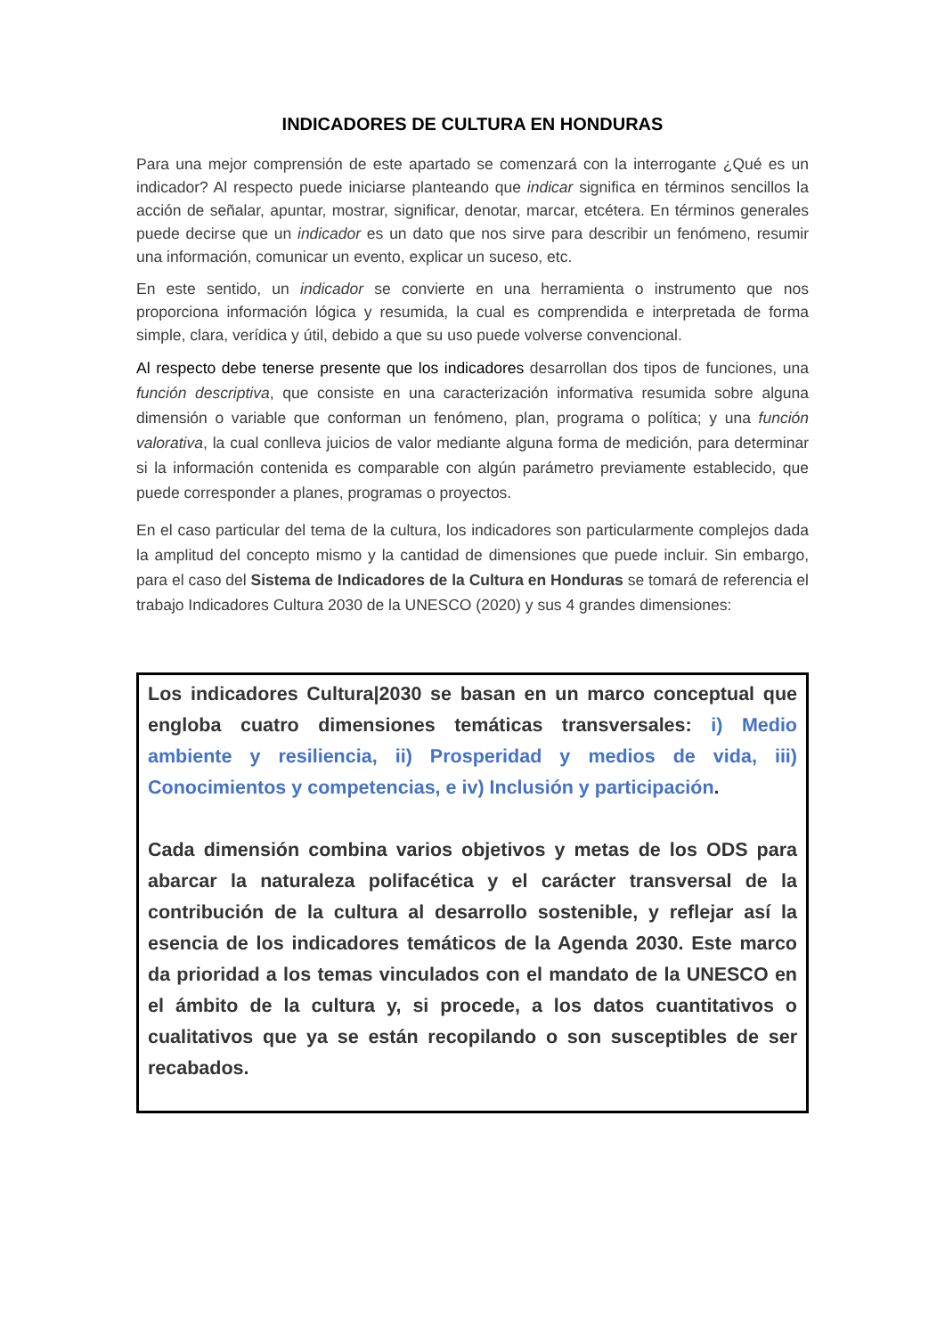INDICADORES DE CULTURA EN HONDURAS
Para una mejor comprensión de este apartado se comenzará con la interrogante ¿Qué es un indicador? Al respecto puede iniciarse planteando que indicar significa en términos sencillos la acción de señalar, apuntar, mostrar, significar, denotar, marcar, etcétera. En términos generales puede decirse que un indicador es un dato que nos sirve para describir un fenómeno, resumir una información, comunicar un evento, explicar un suceso, etc.
En este sentido, un indicador se convierte en una herramienta o instrumento que nos proporciona información lógica y resumida, la cual es comprendida e interpretada de forma simple, clara, verídica y útil, debido a que su uso puede volverse convencional.
Al respecto debe tenerse presente que los indicadores desarrollan dos tipos de funciones, una función descriptiva, que consiste en una caracterización informativa resumida sobre alguna dimensión o variable que conforman un fenómeno, plan, programa o política; y una función valorativa, la cual conlleva juicios de valor mediante alguna forma de medición, para determinar si la información contenida es comparable con algún parámetro previamente establecido, que puede corresponder a planes, programas o proyectos.
En el caso particular del tema de la cultura, los indicadores son particularmente complejos dada la amplitud del concepto mismo y la cantidad de dimensiones que puede incluir. Sin embargo, para el caso del Sistema de Indicadores de la Cultura en Honduras se tomará de referencia el trabajo Indicadores Cultura 2030 de la UNESCO (2020) y sus 4 grandes dimensiones:
Los indicadores Cultura|2030 se basan en un marco conceptual que engloba cuatro dimensiones temáticas transversales: i) Medio ambiente y resiliencia, ii) Prosperidad y medios de vida, iii) Conocimientos y competencias, e iv) Inclusión y participación.
Cada dimensión combina varios objetivos y metas de los ODS para abarcar la naturaleza polifacética y el carácter transversal de la contribución de la cultura al desarrollo sostenible, y reflejar así la esencia de los indicadores temáticos de la Agenda 2030. Este marco da prioridad a los temas vinculados con el mandato de la UNESCO en el ámbito de la cultura y, si procede, a los datos cuantitativos o cualitativos que ya se están recopilando o son susceptibles de ser recabados.